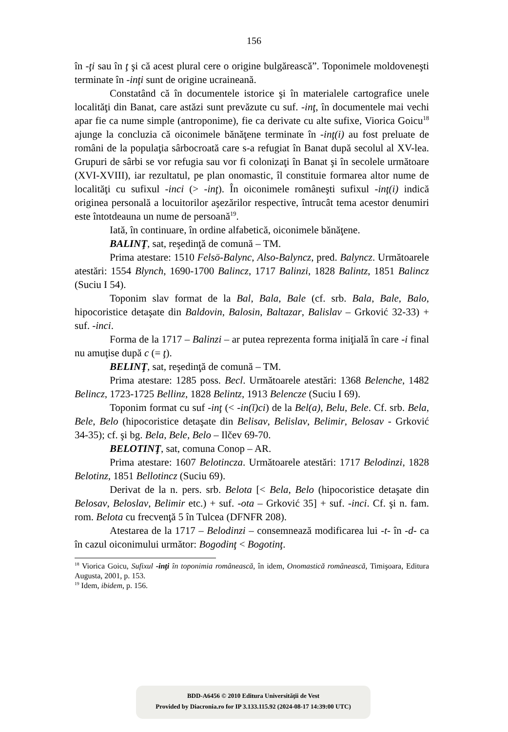156
în -ţi sau în ţ şi că acest plural cere o origine bulgărească”. Toponimele moldoveneşti terminate în -inţi sunt de origine ucraineană.
Constatând că în documentele istorice şi în materialele cartografice unele localităţi din Banat, care astăzi sunt prevăzute cu suf. -inţ, în documentele mai vechi apar fie ca nume simple (antroponime), fie ca derivate cu alte sufixe, Viorica Goicu<sup>18</sup> ajunge la concluzia că oiconimele bănăţene terminate în -inţ(i) au fost preluate de români de la populaţia sârbocroată care s-a refugiat în Banat după secolul al XV-lea. Grupuri de sârbi se vor refugia sau vor fi colonizaţi în Banat şi în secolele următoare (XVI-XVIII), iar rezultatul, pe plan onomastic, îl constituie formarea altor nume de localităţi cu sufixul -inci (> -inţ). În oiconimele româneşti sufixul -inţ(i) indică originea personală a locuitorilor aşezărilor respective, întrucât tema acestor denumiri este întotdeauna un nume de persoană<sup>19</sup>.
Iată, în continuare, în ordine alfabetică, oiconimele bănăţene.
BALINŢ, sat, reşedinţă de comună – TM.
Prima atestare: 1510 Felsö-Balync, Also-Balyncz, pred. Balyncz. Următoarele atestări: 1554 Blynch, 1690-1700 Balincz, 1717 Balinzi, 1828 Balintz, 1851 Balincz (Suciu I 54).
Toponim slav format de la Bal, Bala, Bale (cf. srb. Bala, Bale, Balo, hipocoristice detaşate din Baldovin, Balosin, Baltazar, Balislav – Grković 32-33) + suf. -inci.
Forma de la 1717 – Balinzi – ar putea reprezenta forma iniţială în care -i final nu amuţise după c (= ţ).
BELINŢ, sat, reşedinţă de comună – TM.
Prima atestare: 1285 poss. Becl. Următoarele atestări: 1368 Belenche, 1482 Belincz, 1723-1725 Bellinz, 1828 Belintz, 1913 Belencze (Suciu I 69).
Toponim format cu suf -inţ (< -in(ĭ)ci) de la Bel(a), Belu, Bele. Cf. srb. Bela, Bele, Belo (hipocoristice detaşate din Belisav, Belislav, Belimir, Belosav - Grković 34-35); cf. şi bg. Bela, Bele, Belo – Ilčev 69-70.
BELOTINŢ, sat, comuna Conop – AR.
Prima atestare: 1607 Belotincza. Următoarele atestări: 1717 Belodinzi, 1828 Belotinz, 1851 Bellotincz (Suciu 69).
Derivat de la n. pers. srb. Belota [< Bela, Belo (hipocoristice detaşate din Belosav, Beloslav, Belimir etc.) + suf. -ota – Grković 35] + suf. -inci. Cf. şi n. fam. rom. Belota cu frecvenţă 5 în Tulcea (DFNFR 208).
Atestarea de la 1717 – Belodinzi – consemnează modificarea lui -t- în -d- ca în cazul oiconimului următor: Bogodinţ < Bogotinţ.
<sup>18</sup> Viorica Goicu, Sufixul -inţi în toponimia românească, în idem, Onomastică românească, Timişoara, Editura Augusta, 2001, p. 153.
<sup>19</sup> Idem, ibidem, p. 156.
BDD-A6456 © 2010 Editura Universităţii de Vest
Provided by Diacronia.ro for IP 3.133.115.92 (2024-08-17 14:39:00 UTC)